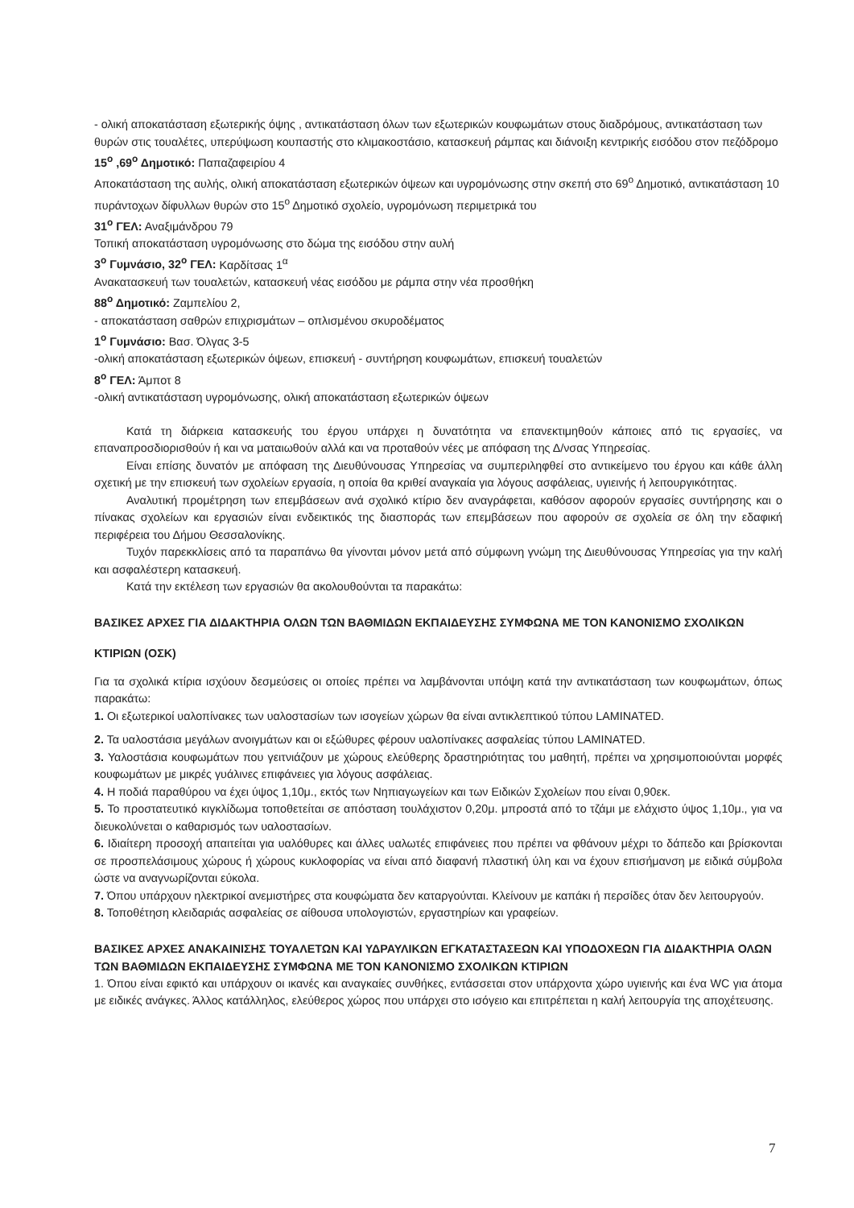- ολική αποκατάσταση εξωτερικής όψης , αντικατάσταση όλων των εξωτερικών κουφωμάτων στους διαδρόμους, αντικατάσταση των θυρών στις τουαλέτες, υπερύψωση κουπαστής στο κλιμακοστάσιο, κατασκευή ράμπας και διάνοιξη κεντρικής εισόδου στον πεζόδρομο
15<sup>ο</sup> ,69<sup>ο</sup> Δημοτικό: Παπαζαφειρίου 4
Αποκατάσταση της αυλής, ολική αποκατάσταση εξωτερικών όψεων και υγρομόνωσης στην σκεπή στο 69<sup>ο</sup> Δημοτικό, αντικατάσταση 10 πυράντοχων δίφυλλων θυρών στο 15<sup>ο</sup> Δημοτικό σχολείο, υγρομόνωση περιμετρικά του
31<sup>ο</sup> ΓΕΛ: Αναξιμάνδρου 79
Τοπική αποκατάσταση υγρομόνωσης στο δώμα της εισόδου στην αυλή
3<sup>ο</sup> Γυμνάσιο, 32<sup>ο</sup> ΓΕΛ: Καρδίτσας 1<sup>α</sup>
Ανακατασκευή των τουαλετών, κατασκευή νέας εισόδου με ράμπα στην νέα προσθήκη
88<sup>ο</sup> Δημοτικό: Ζαμπελίου 2,
- αποκατάσταση σαθρών επιχρισμάτων – οπλισμένου σκυροδέματος
1<sup>ο</sup> Γυμνάσιο: Βασ. Όλγας 3-5
-ολική αποκατάσταση εξωτερικών όψεων, επισκευή - συντήρηση κουφωμάτων, επισκευή τουαλετών
8<sup>ο</sup> ΓΕΛ: Άμποτ 8
-ολική αντικατάσταση υγρομόνωσης, ολική αποκατάσταση εξωτερικών όψεων
Κατά τη διάρκεια κατασκευής του έργου υπάρχει η δυνατότητα να επανεκτιμηθούν κάποιες από τις εργασίες, να επαναπροσδιορισθούν ή και να ματαιωθούν αλλά και να προταθούν νέες με απόφαση της Δ/νσας Υπηρεσίας.
Είναι επίσης δυνατόν με απόφαση της Διευθύνουσας Υπηρεσίας να συμπεριληφθεί στο αντικείμενο του έργου και κάθε άλλη σχετική με την επισκευή των σχολείων εργασία, η οποία θα κριθεί αναγκαία για λόγους ασφάλειας, υγιεινής ή λειτουργικότητας.
Αναλυτική προμέτρηση των επεμβάσεων ανά σχολικό κτίριο δεν αναγράφεται, καθόσον αφορούν εργασίες συντήρησης και ο πίνακας σχολείων και εργασιών είναι ενδεικτικός της διασποράς των επεμβάσεων που αφορούν σε σχολεία σε όλη την εδαφική περιφέρεια του Δήμου Θεσσαλονίκης.
Τυχόν παρεκκλίσεις από τα παραπάνω θα γίνονται μόνον μετά από σύμφωνη γνώμη της Διευθύνουσας Υπηρεσίας για την καλή και ασφαλέστερη κατασκευή.
Κατά την εκτέλεση των εργασιών θα ακολουθούνται τα παρακάτω:
ΒΑΣΙΚΕΣ ΑΡΧΕΣ ΓΙΑ ΔΙΔΑΚΤΗΡΙΑ ΟΛΩΝ ΤΩΝ ΒΑΘΜΙΔΩΝ ΕΚΠΑΙΔΕΥΣΗΣ ΣΥΜΦΩΝΑ ΜΕ ΤΟΝ ΚΑΝΟΝΙΣΜΟ ΣΧΟΛΙΚΩΝ ΚΤΙΡΙΩΝ (ΟΣΚ)
Για τα σχολικά κτίρια ισχύουν δεσμεύσεις οι οποίες πρέπει να λαμβάνονται υπόψη κατά την αντικατάσταση των κουφωμάτων, όπως παρακάτω:
1. Οι εξωτερικοί υαλοπίνακες των υαλοστασίων των ισογείων χώρων θα είναι αντικλεπτικού τύπου LAMINATED.
2. Τα υαλοστάσια μεγάλων ανοιγμάτων και οι εξώθυρες φέρουν υαλοπίνακες ασφαλείας τύπου LAMINATED.
3. Υαλοστάσια κουφωμάτων που γειτνιάζουν με χώρους ελεύθερης δραστηριότητας του μαθητή, πρέπει να χρησιμοποιούνται μορφές κουφωμάτων με μικρές γυάλινες επιφάνειες για λόγους ασφάλειας.
4. Η ποδιά παραθύρου να έχει ύψος 1,10μ., εκτός των Νηπιαγωγείων και των Ειδικών Σχολείων που είναι 0,90εκ.
5. Το προστατευτικό κιγκλίδωμα τοποθετείται σε απόσταση τουλάχιστον 0,20μ. μπροστά από το τζάμι με ελάχιστο ύψος 1,10μ., για να διευκολύνεται ο καθαρισμός των υαλοστασίων.
6. Ιδιαίτερη προσοχή απαιτείται για υαλόθυρες και άλλες υαλωτές επιφάνειες που πρέπει να φθάνουν μέχρι το δάπεδο και βρίσκονται σε προσπελάσιμους χώρους ή χώρους κυκλοφορίας να είναι από διαφανή πλαστική ύλη και να έχουν επισήμανση με ειδικά σύμβολα ώστε να αναγνωρίζονται εύκολα.
7. Όπου υπάρχουν ηλεκτρικοί ανεμιστήρες στα κουφώματα δεν καταργούνται. Κλείνουν με καπάκι ή περσίδες όταν δεν λειτουργούν.
8. Τοποθέτηση κλειδαριάς ασφαλείας σε αίθουσα υπολογιστών, εργαστηρίων και γραφείων.
ΒΑΣΙΚΕΣ ΑΡΧΕΣ ΑΝΑΚΑΙΝΙΣΗΣ ΤΟΥΑΛΕΤΩΝ ΚΑΙ ΥΔΡΑΥΛΙΚΩΝ ΕΓΚΑΤΑΣΤΑΣΕΩΝ ΚΑΙ ΥΠΟΔΟΧΕΩΝ ΓΙΑ ΔΙΔΑΚΤΗΡΙΑ ΟΛΩΝ ΤΩΝ ΒΑΘΜΙΔΩΝ ΕΚΠΑΙΔΕΥΣΗΣ ΣΥΜΦΩΝΑ ΜΕ ΤΟΝ ΚΑΝΟΝΙΣΜΟ ΣΧΟΛΙΚΩΝ ΚΤΙΡΙΩΝ
1. Όπου είναι εφικτό και υπάρχουν οι ικανές και αναγκαίες συνθήκες, εντάσσεται στον υπάρχοντα χώρο υγιεινής και ένα WC για άτομα με ειδικές ανάγκες. Άλλος κατάλληλος, ελεύθερος χώρος που υπάρχει στο ισόγειο και επιτρέπεται η καλή λειτουργία της αποχέτευσης.
7